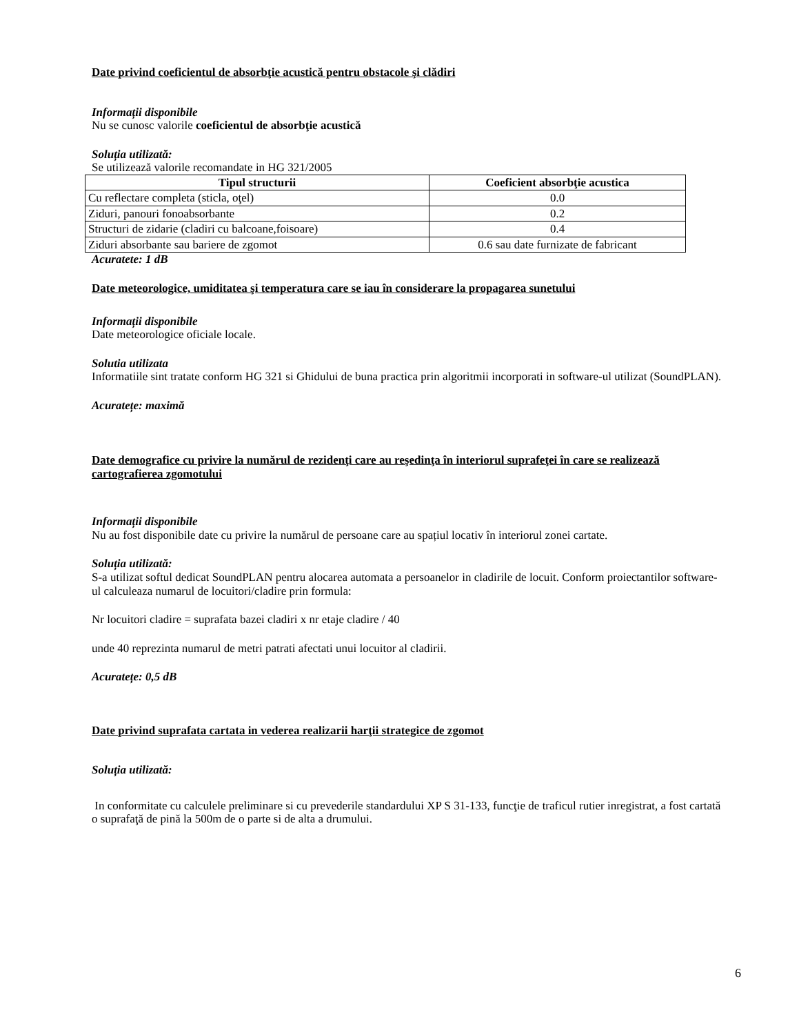Date privind coeficientul de absorbţie acustică pentru obstacole şi clădiri
Informații disponibile
Nu se cunosc valorile coeficientul de absorbţie acustică
Soluția utilizată:
Se utilizează valorile recomandate in HG 321/2005
| Tipul structurii | Coeficient absorbţie acustica |
| --- | --- |
| Cu reflectare completa (sticla, oţel) | 0.0 |
| Ziduri, panouri fonoabsorbante | 0.2 |
| Structuri de zidarie (cladiri cu balcoane,foisoare) | 0.4 |
| Ziduri absorbante sau bariere de zgomot | 0.6 sau date furnizate de fabricant |
Acuratete: 1 dB
Date meteorologice, umiditatea şi temperatura care se iau în considerare la propagarea sunetului
Informații disponibile
Date meteorologice oficiale locale.
Solutia utilizata
Informatiile sint tratate conform HG 321 si Ghidului de buna practica prin algoritmii incorporati in software-ul utilizat (SoundPLAN).
Acuratețe: maximă
Date demografice cu privire la numărul de rezidenţi care au reşedinţa în interiorul suprafeţei în care se realizează cartografierea zgomotului
Informații disponibile
Nu au fost disponibile date cu privire la numărul de persoane care au spațiul locativ în interiorul zonei cartate.
Soluția utilizată:
S-a utilizat softul dedicat SoundPLAN pentru alocarea automata a persoanelor in cladirile de locuit. Conform proiectantilor software-ul calculeaza numarul de locuitori/cladire prin formula:
Nr locuitori cladire = suprafata bazei cladiri x nr etaje cladire / 40
unde 40 reprezinta numarul de metri patrati afectati unui locuitor al cladirii.
Acuratețe: 0,5 dB
Date privind suprafata cartata in vederea realizarii harţii strategice de zgomot
Soluția utilizată:
In conformitate cu calculele preliminare si cu prevederile standardului XP S 31-133, funcţie de traficul rutier inregistrat, a fost cartată o suprafaţă de pină la 500m de o parte si de alta a drumului.
6